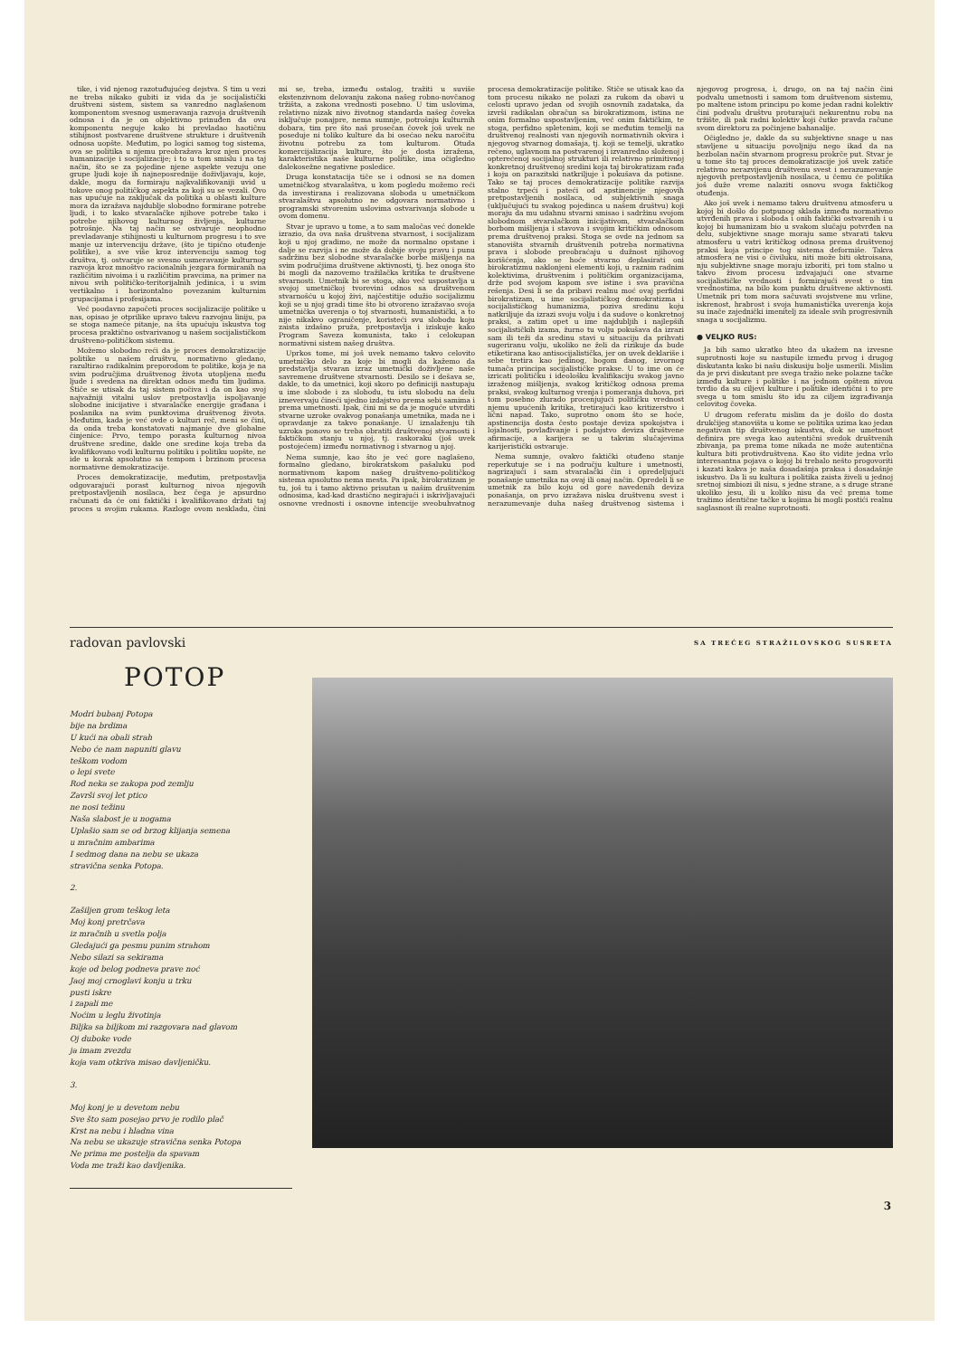tike, i vid njenog razotuđujućeg dejstva. S tim u vezi ne treba nikako gubiti iz vida da je socijalistički društveni sistem, sistem sa vanredno naglašenom komponentom svesnog usmeravanja razvoja društvenih odnosa i da je on objektivno prinuđen da ovu komponentu neguje kako bi prevladao haotičnu stihijnost postvarene društvene strukture i društvenih odnosa uopšte. Međutim, po logici samog tog sistema, ova se politika u njemu preobražava kroz njen proces humanizacije i socijalizacije; i to u tom smislu i na taj način, što se za pojedine njene aspekte vezuju one grupe ljudi koje ih najneposrednije doživljavaju, koje, dakle, mogu da formiraju najkvalifikovaniji uvid u tokove onog političkog aspekta za koji su se vezali. Ovo nas upućuje na zaključak da politika u oblasti kulture mora da izražava najdublje slobodno formirane potrebe ljudi, i to kako stvaralačke njihove potrebe tako i potrebe njihovog kulturnog življenja, kulturne potrošnje. Na taj način se ostvaruje neophodno prevladavanje stihijnosti u kulturnom progresu i to sve manje uz intervenciju države, (što je tipično otuđenje politike), a sve više kroz intervenciju samog tog društva, tj. ostvaruje se svesno usmeravanje kulturnog razvoja kroz mnoštvo racionalnih jezgara formiranih na različitim nivoima i u različitim pravcima, na primer na nivou svih političko-teritorijalnih jedinica, i u svim vertikalno i horizontalno povezanim kulturnim grupacijama i profesijama.
Već poodavno započeti proces socijalizacije politike u nas, opisao je otprilike upravo takvu razvojnu liniju, pa se stoga nameće pitanje, na šta upućuju iskustva tog procesa praktično ostvarivanog u našem socijalističkom društveno-političkom sistemu.
Možemo slobodno reći da je proces demokratizacije politike u našem društvu, normativno gledano, razultirao radikalnim preporodom te politike, koja je na svim područjima društvenog života utopljena među ljude i svedena na direktan odnos među tim ljudima. Stiče se utisak da taj sistem počiva i da on kao svoj najvažniji vitalni uslov pretpostavlja ispoljavanje slobodne inicijative i stvaralačke energije građana i poslanika na svim punktovima društvenog života. Međutim, kada je već ovde o kulturi reč, meni se čini, da onda treba konstatovati najmanje dve globalne činjenice: Prvo, tempo porasta kulturnog nivoa društvene sredine, dakle one sredine koja treba da kvalifikovano vodi kulturnu politiku i politiku uopšte, ne ide u korak apsolutno sa tempom i brzinom procesa normativne demokratizacije.
Proces demokratizacije, međutim, pretpostavlja odgovarajući porast kulturnog nivoa njegovih pretpostavljenih nosilaca, bez čega je apsurdno računati da će oni faktički i kvalifikovano držati taj proces u svojim rukama. Razloge ovom neskladu, čini mi se, treba, između ostalog, tražiti u suviše ekstenzivnom delovanju zakona našeg robno-novčanog tržišta, a zakona vrednosti posebno. U tim uslovima, relativno nizak nivo životnog standarda našeg čoveka isključuje ponajpre, nema sumnje, potrošnju kulturnih dobara, tim pre što naš prosečan čovek još uvek ne poseduje ni toliko kulture da bi osećao neku naročitu životnu potrebu za tom kulturom. Otuda komercijalizacija kulture, što je dosta izražena, karakteristika naše kulturne politike, ima očigledno dalekosežne negativne posledice.
Druga konstatacija tiče se i odnosi se na domen umetničkog stvaralaštva, u kom pogledu možemo reći da investirana i realizovana sloboda u umetničkom stvaralaštvu apsolutno ne odgovara normativno i programski stvorenim uslovima ostvarivanja slobode u ovom domenu.
Stvar je upravo u tome, a to sam maločas već donekle izrazio, da ova naša društvena stvarnost, i socijalizam koji u njoj gradimo, ne može da normalno opstane i dalje se razvija i ne može da dobije svoju pravu i punu sadržinu bez slobodne stvaralačke borbe mišljenja na svim područjima društvene aktivnosti, tj. bez onoga što bi mogli da nazovemo tražilačka kritika te društvene stvarnosti. Umetnik bi se stoga, ako već uspostavlja u svojoj umetničkoj tvorevini odnos sa društvenom stvarnošću u kojoj živi, najčestitije odužio socijalizmu koji se u njoj gradi time što bi otvoreno izražavao svoja umetnička uverenja o toj stvarnosti, humanistički, a to nije nikakvo ograničenje, koristeći svu slobodu koju zaista izdašno pruža, pretpostavlja i iziskuje kako Program Saveza komunista, tako i celokupan normativni sistem našeg društva.
Uprkos tome, mi još uvek nemamo takvo celovito umetničko delo za koje bi mogli da kažemo da predstavlja stvaran izraz umetnički doživljene naše savremene društvene stvarnosti. Desilo se i dešava se, dakle, to da umetnici, koji skoro po definiciji nastupaju u ime slobode i za slobodu, tu istu slobodu na delu iznevervaju čineći ujedno izdajstvo prema sebi samima i prema umetnosti. Ipak, čini mi se da je moguće utvrditi stvarne uzroke ovakvog ponašanja umetnika, mada ne i opravdanje za takvo ponašanje. U iznalaženju tih uzroka ponovo se treba obratiti društvenoj stvarnosti i faktičkom stanju u njoj, tj. raskoraku (još uvek postojećem) između normativnog i stvarnog u njoj.
Nema sumnje, kao što je već gore naglašeno, formalno gledano, birokratskom pašaluku pod normativnom kapom našeg društveno-političkog sistema apsolutno nema mesta. Pa ipak, birokratizam je tu, još tu i tamo aktivno prisutan u našim društvenim odnosima, kad-kad drastično negirajući i iskrivljavajući osnovne vrednosti i osnovne intencije sveobuhvatnog procesa demokratizacije politike. Stiče se utisak kao da tom procesu nikako ne polazi za rukom da obavi u celosti upravo jedan od svojih osnovnih zadataka, da izvrši radikalan obračun sa birokratizmom, istina ne onim formalno uspostavljenim, već onim faktičkim, te stoga, perfidno spletenim, koji se međutim temelji na društvenoj realnosti van njegovih normativnih okvira i njegovog stvarnog domašaja, tj. koji se temelji, ukratko rečeno, uglavnom na postvarenoj i izvanredno složenoj i opterećenoj socijalnoj strukturi ili relativno primitivnoj konkretnoj društvenoj sredini koja taj birokratizam rađa i koju on parazitski natkriljuje i pokušava da potisne. Tako se taj proces demokratizacije politike razvija stalno trpeći i pateći od apstinencije njegovih pretpostavljenih nosilaca, od subjektivnih snaga (uključujući tu svakog pojedinca u našem društvu) koji moraju da mu udahnu stvarni smisao i sadržinu svojom slobodnom stvaralačkom inicijativom, stvaralačkom borbom mišljenja i stavova i svojim kritičkim odnosom prema društvenoj praksi. Stoga se ovde na jednom sa stanovišta stvarnih društvenih potreba normativna prava i slobode preobraćaju u dužnost njihovog korišćenja, ako se hoće stvarno deplasirati oni birokratizmu naklonjeni elementi koji, u raznim radnim kolektivima, društvenim i političkim organizacijama, drže pod svojom kapom sve istine i sva pravična rešenja. Desi li se da pribavi realnu moć ovaj perfidni birokratizam, u ime socijalističkog demokratizma i socijalističkog humanizma, poziva sredinu koju natkriljuje da izrazi svoju volju i da sudove o konkretnoj praksi, a zatim opet u ime najdubljih i najlepših socijalističkih izama, žurno tu volju pokušava da izrazi sam ili teži da sredinu stavi u situaciju da prihvati sugeriranu volju, ukoliko ne želi da rizikuje da bude etiketirana kao antisocijalistička, jer on uvek deklariše i sebe tretira kao jedinog, bogom danog, izvornog tumača principa socijalističke prakse. U to ime on će izricati političku i ideološku kvalifikaciju svakog javno izraženog mišljenja, svakog kritičkog odnosa prema praksi, svakog kulturnog vrenja i pomeranja duhova, pri tom posebno zlurado procenjujući političku vrednost njemu upućenih kritika, tretirajući kao kritizerstvo i lični napad. Tako, suprotno onom što se hoće, apstinencija dosta često postaje deviza spokojstva i lojalnosti, povlađivanje i podajstvo deviza društvene afirmacije, a karijera se u takvim slučajevima karijeristički ostvaruje.
Nema sumnje, ovakvo faktički otuđeno stanje reperkutuje se i na području kulture i umetnosti, nagrizajući i sam stvaralački čin i opredeljujući ponašanje umetnika na ovaj ili onaj način. Opredeli li se umetnik za bilo koju od gore navedenih deviza ponašanja, on prvo izražava nisku društvenu svest i nerazumevanje duha našeg društvenog sistema i njegovog progresa, i, drugo, on na taj način čini podvalu umetnosti i samom tom društvenom sistemu, po maltene istom principu po kome jedan radni kolektiv čini podvalu društvu proturajući nekurentnu robu na tržište, ili pak radni kolektiv koji čutke pravda račune svom direktoru za počinjene bahanalije.
Očigledno je, dakle da su subjektivne snage u nas stavljene u situaciju povoljniju nego ikad da na bezbolan način stvarnom progresu prokrče put. Stvar je u tome što taj proces demokratizacije još uvek zatiče relativno nerazvijenu društvenu svest i nerazumevanje njegovih pretpostavljenih nosilaca, u čemu će politika još duže vreme nalaziti osnovu svoga faktičkog otuđenja.
Ako još uvek i nemamo takvu društvenu atmosferu u kojoj bi došlo do potpunog sklada između normativno utvrđenih prava i sloboda i onih faktički ostvarenih i u kojoj bi humanizam bio u svakom slučaju potvrđen na delu, subjektivne snage moraju same stvarati takvu atmosferu u vatri kritičkog odnosa prema društvenoj praksi koja principe tog sistema deformiše. Takva atmosfera ne visi o čiviluku, niti može biti oktroisana, nju subjektivne snage moraju izboriti, pri tom stalno u takvo živom procesu izdvajajući one stvarne socijalističke vrednosti i formirajući svest o tim vrednostima, na bilo kom punktu društvene aktivnosti. Umetnik pri tom mora sačuvati svojstvene mu vrline, iskrenost, hrabrost i svoja humanistička uverenja koja su inače zajednički imenitelj za ideale svih progresivnih snaga u socijalizmu.
● VELJKO RUS:
Ja bih samo ukratko hteo da ukažem na izvesne suprotnosti koje su nastupile između prvog i drugog diskutanta kako bi našu diskusiju bolje usmerili. Mislim da je prvi diskutant pre svega tražio neke polazne tačke između kulture i politike i na jednom opštem nivou tvrdio da su ciljevi kulture i politike identični i to pre svega u tom smislu što idu za ciljem izgrađivanja celovitog čoveka.
U drugom referatu mislim da je došlo do dosta drukčijeg stanovišta u kome se politika uzima kao jedan negativan tip društvenog iskustva, dok se umetnost definira pre svega kao autentični svedok društvenih zbivanja, pa prema tome nikada ne može autentična kultura biti protivdruštvena. Kao što vidite jedna vrlo interesantna pojava o kojoj bi trebalo nešto progovoriti i kazati kakva je naša dosadašnja praksa i dosadašnje iskustvo. Da li su kultura i politika zaista živeli u jednoj sretnoj simbiozi ili nisu, s jedne strane, a s druge strane ukoliko jesu, ili u koliko nisu da već prema tome tražimo identične tačke u kojima bi mogli postići realnu saglasnost ili realne suprotnosti.
radovan pavlovski
POTOP
Modri bubanj Potopa
bije na brdima
U kući na obali strah
Nebo će nam napuniti glavu
teškom vodom
o lepi svete
Rod neka se zakopa pod zemlju
Završi svoj let ptico
ne nosi težinu
Naša slabost je u nogama
Uplašio sam se od brzog klijanja semena
u mračnim ambarima
I sedmog dana na nebu se ukaza
stravična senka Potopa.
2.
Zašiljen grom teškog leta
Moj konj pretrčava
iz mračnih u svetla polja
Gledajući ga pesmu punim strahom
Nebo silazi sa sekirama
koje od belog podneva prave noć
Jaoj moj crnoglavi konju u trku
pusti iskre
i zapali me
Noćim u leglu životinja
Biljka sa biljkom mi razgovara nad glavom
Oj duboke vode
ja imam zvezdu
koja vam otkriva misao davljeničku.
3.
Moj konj je u devetom nebu
Sve što sam posejao prvo je rodilo plač
Krst na nebu i hladna vina
Na nebu se ukazuje stravična senka Potopa
Ne prima me postelja da spavam
Voda me traži kao davljenika.
SA TREĆEG STRAŽILOVSKOG SUSRETA
3